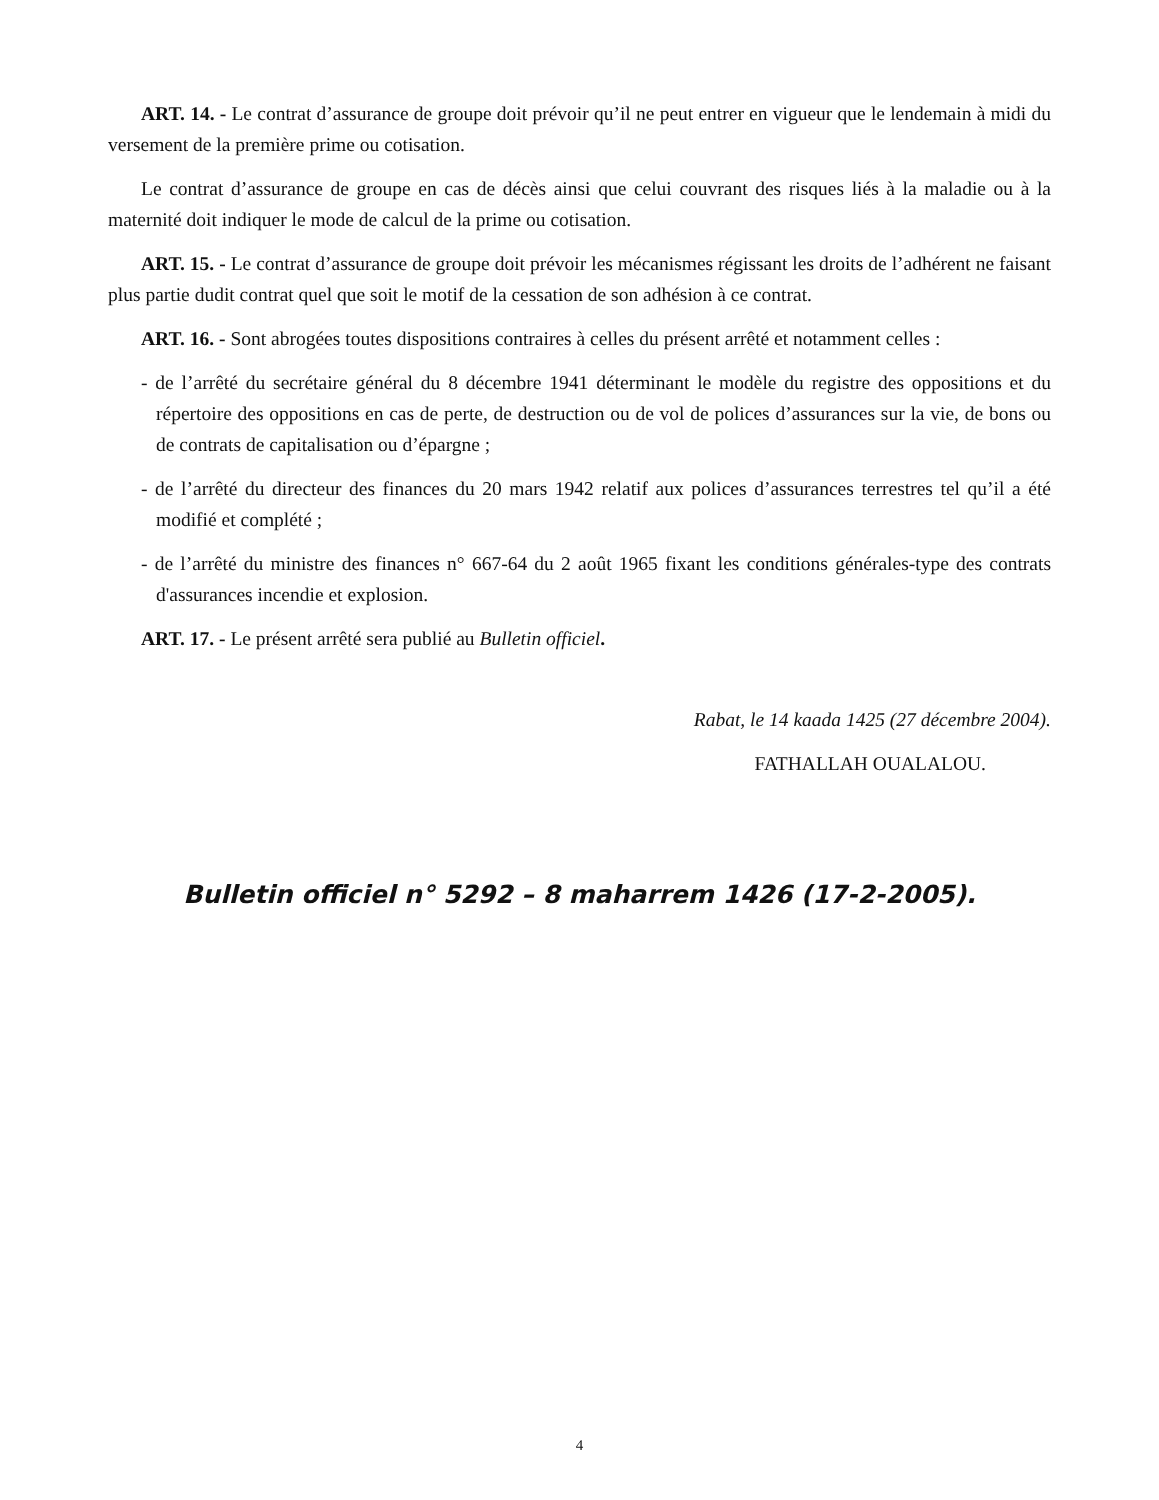ART. 14. - Le contrat d’assurance de groupe doit prévoir qu’il ne peut entrer en vigueur que le lendemain à midi du versement de la première prime ou cotisation.
Le contrat d’assurance de groupe en cas de décès ainsi que celui couvrant des risques liés à la maladie ou à la maternité doit indiquer le mode de calcul de la prime ou cotisation.
ART. 15. - Le contrat d’assurance de groupe doit prévoir les mécanismes régissant les droits de l’adhérent ne faisant plus partie dudit contrat quel que soit le motif de la cessation de son adhésion à ce contrat.
ART. 16. - Sont abrogées toutes dispositions contraires à celles du présent arrêté et notamment celles :
- de l’arrêté du secrétaire général du 8 décembre 1941 déterminant le modèle du registre des oppositions et du répertoire des oppositions en cas de perte, de destruction ou de vol de polices d’assurances sur la vie, de bons ou de contrats de capitalisation ou d’épargne ;
- de l’arrêté du directeur des finances du 20 mars 1942 relatif aux polices d’assurances terrestres tel qu’il a été modifié et complété ;
- de l’arrêté du ministre des finances n° 667-64 du 2 août 1965 fixant les conditions générales-type des contrats d'assurances incendie et explosion.
ART. 17. - Le présent arrêté sera publié au Bulletin officiel.
Rabat, le 14 kaada 1425 (27 décembre 2004).
FATHALLAH OUALALOU.
Bulletin officiel n° 5292 – 8 maharrem 1426 (17-2-2005).
4